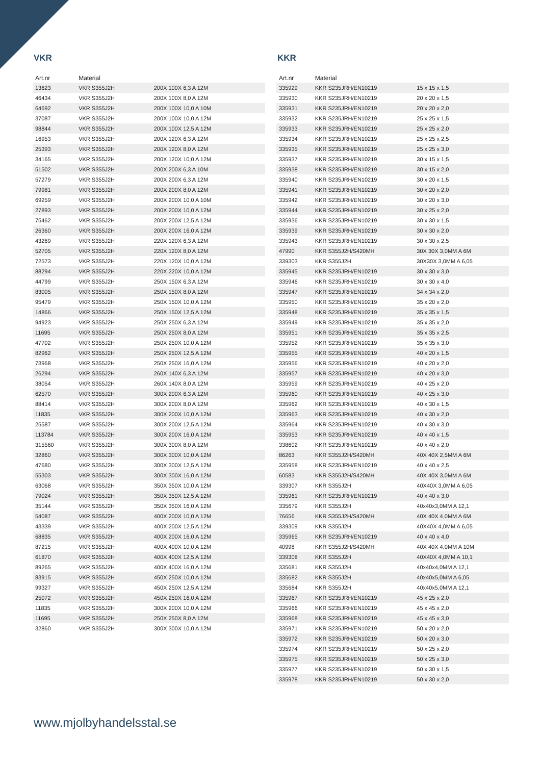VKR
| Art.nr | Material | |
| --- | --- | --- |
| 13623 | VKR S355J2H | 200X 100X 6,3 A 12M |
| 46434 | VKR S355J2H | 200X 100X 8,0 A 12M |
| 64692 | VKR S355J2H | 200X 100X 10,0 A 10M |
| 37087 | VKR S355J2H | 200X 100X 10,0 A 12M |
| 98844 | VKR S355J2H | 200X 100X 12,5 A 12M |
| 16953 | VKR S355J2H | 200X 120X 6,3 A 12M |
| 25393 | VKR S355J2H | 200X 120X 8,0 A 12M |
| 34165 | VKR S355J2H | 200X 120X 10,0 A 12M |
| 51502 | VKR S355J2H | 200X 200X 6,3 A 10M |
| 57279 | VKR S355J2H | 200X 200X 6,3 A 12M |
| 79981 | VKR S355J2H | 200X 200X 8,0 A 12M |
| 69259 | VKR S355J2H | 200X 200X 10,0 A 10M |
| 27893 | VKR S355J2H | 200X 200X 10,0 A 12M |
| 75462 | VKR S355J2H | 200X 200X 12,5 A 12M |
| 26360 | VKR S355J2H | 200X 200X 16,0 A 12M |
| 43269 | VKR S355J2H | 220X 120X 6,3 A 12M |
| 52705 | VKR S355J2H | 220X 120X 8,0 A 12M |
| 72573 | VKR S355J2H | 220X 120X 10,0 A 12M |
| 88294 | VKR S355J2H | 220X 220X 10,0 A 12M |
| 44799 | VKR S355J2H | 250X 150X 6,3 A 12M |
| 83005 | VKR S355J2H | 250X 150X 8,0 A 12M |
| 95479 | VKR S355J2H | 250X 150X 10,0 A 12M |
| 14866 | VKR S355J2H | 250X 150X 12,5 A 12M |
| 94923 | VKR S355J2H | 250X 250X 6,3 A 12M |
| 11695 | VKR S355J2H | 250X 250X 8,0 A 12M |
| 47702 | VKR S355J2H | 250X 250X 10,0 A 12M |
| 82962 | VKR S355J2H | 250X 250X 12,5 A 12M |
| 73968 | VKR S355J2H | 250X 250X 16,0 A 12M |
| 26294 | VKR S355J2H | 260X 140X 6,3 A 12M |
| 38054 | VKR S355J2H | 260X 140X 8,0 A 12M |
| 62570 | VKR S355J2H | 300X 200X 6,3 A 12M |
| 88414 | VKR S355J2H | 300X 200X 8,0 A 12M |
| 11835 | VKR S355J2H | 300X 200X 10,0 A 12M |
| 25587 | VKR S355J2H | 300X 200X 12,5 A 12M |
| 113784 | VKR S355J2H | 300X 200X 16,0 A 12M |
| 315560 | VKR S355J2H | 300X 300X 8,0 A 12M |
| 32860 | VKR S355J2H | 300X 300X 10,0 A 12M |
| 47680 | VKR S355J2H | 300X 300X 12,5 A 12M |
| 55303 | VKR S355J2H | 300X 300X 16,0 A 12M |
| 63068 | VKR S355J2H | 350X 350X 10,0 A 12M |
| 79024 | VKR S355J2H | 350X 350X 12,5 A 12M |
| 35144 | VKR S355J2H | 350X 350X 16,0 A 12M |
| 54087 | VKR S355J2H | 400X 200X 10,0 A 12M |
| 43339 | VKR S355J2H | 400X 200X 12,5 A 12M |
| 68835 | VKR S355J2H | 400X 200X 16,0 A 12M |
| 87215 | VKR S355J2H | 400X 400X 10,0 A 12M |
| 61870 | VKR S355J2H | 400X 400X 12,5 A 12M |
| 89265 | VKR S355J2H | 400X 400X 16,0 A 12M |
| 83915 | VKR S355J2H | 450X 250X 10,0 A 12M |
| 99327 | VKR S355J2H | 450X 250X 12,5 A 12M |
| 25072 | VKR S355J2H | 450X 250X 16,0 A 12M |
| 11835 | VKR S355J2H | 300X 200X 10,0 A 12M |
| 11695 | VKR S355J2H | 250X 250X 8,0 A 12M |
| 32860 | VKR S355J2H | 300X 300X 10,0 A 12M |
KKR
| Art.nr | Material | |
| --- | --- | --- |
| 335929 | KKR S235JRH/EN10219 | 15 x 15 x 1,5 |
| 335930 | KKR S235JRH/EN10219 | 20 x 20 x 1,5 |
| 335931 | KKR S235JRH/EN10219 | 20 x 20 x 2,0 |
| 335932 | KKR S235JRH/EN10219 | 25 x 25 x 1,5 |
| 335933 | KKR S235JRH/EN10219 | 25 x 25 x 2,0 |
| 335934 | KKR S235JRH/EN10219 | 25 x 25 x 2,5 |
| 335935 | KKR S235JRH/EN10219 | 25 x 25 x 3,0 |
| 335937 | KKR S235JRH/EN10219 | 30 x 15 x 1,5 |
| 335938 | KKR S235JRH/EN10219 | 30 x 15 x 2,0 |
| 335940 | KKR S235JRH/EN10219 | 30 x 20 x 1,5 |
| 335941 | KKR S235JRH/EN10219 | 30 x 20 x 2,0 |
| 335942 | KKR S235JRH/EN10219 | 30 x 20 x 3,0 |
| 335944 | KKR S235JRH/EN10219 | 30 x 25 x 2,0 |
| 335936 | KKR S235JRH/EN10219 | 30 x 30 x 1,5 |
| 335939 | KKR S235JRH/EN10219 | 30 x 30 x 2,0 |
| 335943 | KKR S235JRH/EN10219 | 30 x 30 x 2,5 |
| 47990 | KKR S355J2H/S420MH | 30X 30X 3,0MM A 6M |
| 339303 | KKR S355J2H | 30X30X 3,0MM A 6,05 |
| 335945 | KKR S235JRH/EN10219 | 30 x 30 x 3,0 |
| 335946 | KKR S235JRH/EN10219 | 30 x 30 x 4,0 |
| 335947 | KKR S235JRH/EN10219 | 34 x 34 x 2,0 |
| 335950 | KKR S235JRH/EN10219 | 35 x 20 x 2,0 |
| 335948 | KKR S235JRH/EN10219 | 35 x 35 x 1,5 |
| 335949 | KKR S235JRH/EN10219 | 35 x 35 x 2,0 |
| 335951 | KKR S235JRH/EN10219 | 35 x 35 x 2,5 |
| 335952 | KKR S235JRH/EN10219 | 35 x 35 x 3,0 |
| 335955 | KKR S235JRH/EN10219 | 40 x 20 x 1,5 |
| 335956 | KKR S235JRH/EN10219 | 40 x 20 x 2,0 |
| 335957 | KKR S235JRH/EN10219 | 40 x 20 x 3,0 |
| 335959 | KKR S235JRH/EN10219 | 40 x 25 x 2,0 |
| 335960 | KKR S235JRH/EN10219 | 40 x 25 x 3,0 |
| 335962 | KKR S235JRH/EN10219 | 40 x 30 x 1,5 |
| 335963 | KKR S235JRH/EN10219 | 40 x 30 x 2,0 |
| 335964 | KKR S235JRH/EN10219 | 40 x 30 x 3,0 |
| 335953 | KKR S235JRH/EN10219 | 40 x 40 x 1,5 |
| 338602 | KKR S235JRH/EN10219 | 40 x 40 x 2,0 |
| 86263 | KKR S355J2H/S420MH | 40X 40X 2,5MM A 6M |
| 335958 | KKR S235JRH/EN10219 | 40 x 40 x 2,5 |
| 60583 | KKR S355J2H/S420MH | 40X 40X 3,0MM A 6M |
| 339307 | KKR S355J2H | 40X40X 3,0MM A 6,05 |
| 335961 | KKR S235JRH/EN10219 | 40 x 40 x 3,0 |
| 335679 | KKR S355J2H | 40x40x3,0MM A 12,1 |
| 76656 | KKR S355J2H/S420MH | 40X 40X 4,0MM A 6M |
| 339309 | KKR S355J2H | 40X40X 4,0MM A 6,05 |
| 335965 | KKR S235JRH/EN10219 | 40 x 40 x 4,0 |
| 40998 | KKR S355J2H/S420MH | 40X 40X 4,0MM A 10M |
| 339308 | KKR S355J2H | 40X40X 4,0MM A 10,1 |
| 335681 | KKR S355J2H | 40x40x4,0MM A 12,1 |
| 335682 | KKR S355J2H | 40x40x5,0MM A 6,05 |
| 335684 | KKR S355J2H | 40x40x5,0MM A 12,1 |
| 335967 | KKR S235JRH/EN10219 | 45 x 25 x 2,0 |
| 335966 | KKR S235JRH/EN10219 | 45 x 45 x 2,0 |
| 335968 | KKR S235JRH/EN10219 | 45 x 45 x 3,0 |
| 335971 | KKR S235JRH/EN10219 | 50 x 20 x 2,0 |
| 335972 | KKR S235JRH/EN10219 | 50 x 20 x 3,0 |
| 335974 | KKR S235JRH/EN10219 | 50 x 25 x 2,0 |
| 335975 | KKR S235JRH/EN10219 | 50 x 25 x 3,0 |
| 335977 | KKR S235JRH/EN10219 | 50 x 30 x 1,5 |
| 335978 | KKR S235JRH/EN10219 | 50 x 30 x 2,0 |
www.mjolbyhandelsstal.se